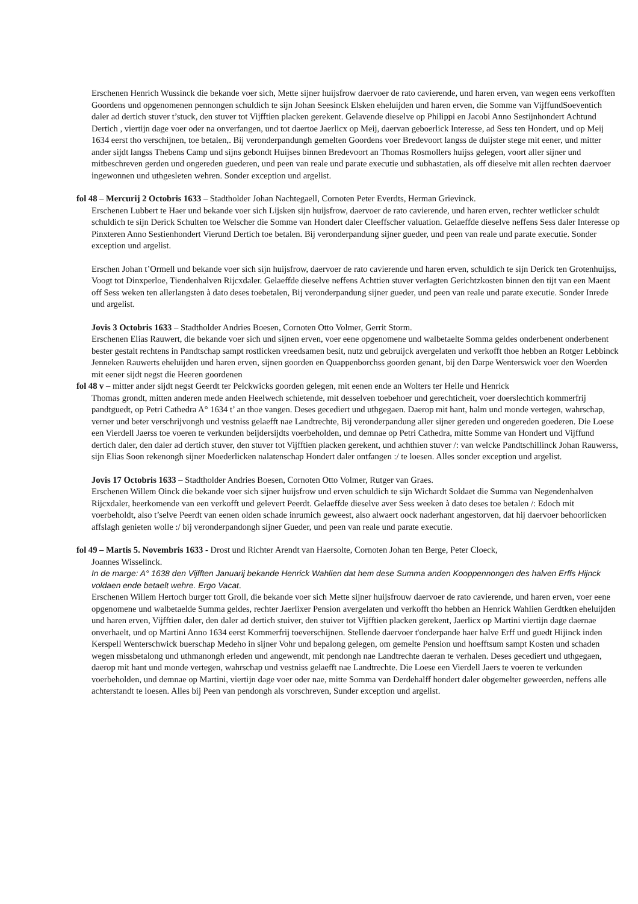Erschenen Henrich Wussinck die bekande voer sich, Mette sijner huijsfrow daervoer de rato cavierende, und haren erven, van wegen eens verkofften Goordens und opgenomenen pennongen schuldich te sijn Johan Seesinck Elsken eheluijden und haren erven, die Somme van VijffundSoeventich daler ad dertich stuver t’stuck, den stuver tot Vijfftien placken gerekent. Gelavende dieselve op Philippi en Jacobi Anno Sestijnhondert Achtund Dertich , viertijn dage voer oder na onverfangen, und tot daertoe Jaerlicx op Meij, daervan geboerlick Interesse, ad Sess ten Hondert, und op Meij 1634 eerst tho verschijnen, toe betalen,. Bij veronderpandungh gemelten Goordens voer Bredevoort langss de duijster stege mit eener, und mitter ander sijdt langss Thebens Camp und sijns gebondt Huijses binnen Bredevoort an Thomas Rosmollers huijss gelegen, voort aller sijner und mitbeschreven gerden und ongereden guederen, und peen van reale und parate executie und subhastatien, als off dieselve mit allen rechten daervoer ingewonnen und uthgesleten wehren. Sonder exception und argelist.
fol 48 – Mercurij 2 Octobris 1633 – Stadtholder Johan Nachtegaell, Cornoten Peter Everdts, Herman Grievinck.
Erschenen Lubbert te Haer und bekande voer sich Lijsken sijn huijsfrow, daervoer de rato cavierende, und haren erven, rechter wetlicker schuldt schuldich te sijn Derick Schulten toe Welscher die Somme van Hondert daler Cleeffscher valuation. Gelaeffde dieselve neffens Sess daler Interesse op Pinxteren Anno Sestienhondert Vierund Dertich toe betalen. Bij veronderpandung sijner gueder, und peen van reale und parate executie. Sonder exception und argelist.
Erschen Johan t’Ormell und bekande voer sich sijn huijsfrow, daervoer de rato cavierende und haren erven, schuldich te sijn Derick ten Grotenhuijss, Voogt tot Dinxperloe, Tiendenhalven Rijcxdaler. Gelaeffde dieselve neffens Achttien stuver verlagten Gerichtzkosten binnen den tijt van een Maent off Sess weken ten allerlangsten à dato deses toebetalen, Bij veronderpandung sijner gueder, und peen van reale und parate executie. Sonder Inrede und argelist.
Jovis 3 Octobris 1633 – Stadtholder Andries Boesen, Cornoten Otto Volmer, Gerrit Storm.
Erschenen Elias Rauwert, die bekande voer sich und sijnen erven, voer eene opgenomene und walbetaelte Somma geldes onderbenent onderbenent bester gestalt rechtens in Pandtschap sampt rostlicken vreedsamen besit, nutz und gebruijck avergelaten und verkofft thoe hebben an Rotger Lebbinck Jenneken Rauwerts eheluijden und haren erven, sijnen goorden en Quappenborchss goorden genant, bij den Darpe Wenterswick voer den Woerden mit eener sijdt negst die Heeren goordenen
fol 48 v – mitter ander sijdt negst Geerdt ter Pelckwicks goorden gelegen, mit eenen ende an Wolters ter Helle und Henrick
Thomas grondt, mitten anderen mede anden Heelwech schietende, mit desselven toebehoer und gerechticheit, voer doerslechtich kommerfrij pandtguedt, op Petri Cathedra A° 1634 t’ an thoe vangen. Deses gecediert und uthgegaen. Daerop mit hant, halm und monde vertegen, wahrschap, verner und beter verschrijvongh und vestniss gelaefft nae Landtrechte, Bij veronderpandung aller sijner gereden und ongereden goederen. Die Loese een Vierdell Jaerss toe voeren te verkunden beijdersijdts voerbeholden, und demnae op Petri Cathedra, mitte Somme van Hondert und Vijffund dertich daler, den daler ad dertich stuver, den stuver tot Vijfftien placken gerekent, und achthien stuver /: van welcke Pandtschillinck Johan Rauwerss, sijn Elias Soon rekenongh sijner Moederlicken nalatenschap Hondert daler ontfangen :/ te loesen. Alles sonder exception und argelist.
Jovis 17 Octobris 1633 – Stadtholder Andries Boesen, Cornoten Otto Volmer, Rutger van Graes.
Erschenen Willem Oinck die bekande voer sich sijner huijsfrow und erven schuldich te sijn Wichardt Soldaet die Summa van Negendenhalven Rijcxdaler, heerkomende van een verkofft und gelevert Peerdt. Gelaeffde dieselve aver Sess weeken à dato deses toe betalen /: Edoch mit voerbeholdt, also t’selve Peerdt van eenen olden schade inrumich geweest, also alwaert oock naderhant angestorven, dat hij daervoer behoorlicken affslagh genieten wolle :/ bij veronderpandongh sijner Gueder, und peen van reale und parate executie.
fol 49 – Martis 5. Novembris 1633 - Drost und Richter Arendt van Haersolte, Cornoten Johan ten Berge, Peter Cloeck,
Joannes Wisselinck.
In de marge: A° 1638 den Vijfften Januarij bekande Henrick Wahlien dat hem dese Summa anden Kooppennongen des halven Erffs Hijnck voldaen ende betaelt wehre. Ergo Vacat.
Erschenen Willem Hertoch burger tott Groll, die bekande voer sich Mette sijner huijsfrouw daervoer de rato cavierende, und haren erven, voer eene opgenomene und walbetaelde Summa geldes, rechter Jaerlixer Pension avergelaten und verkofft tho hebben an Henrick Wahlien Gerdtken eheluijden und haren erven, Vijfftien daler, den daler ad dertich stuiver, den stuiver tot Vijfftien placken gerekent, Jaerlicx op Martini viertijn dage daernae onverhaelt, und op Martini Anno 1634 eerst Kommerfrij toeverschijnen. Stellende daervoer t'onderpande haer halve Erff und guedt Hijinck inden Kerspell Wenterschwick buerschap Medeho in sijner Vohr und bepalong gelegen, om gemelte Pension und hoefftsum sampt Kosten und schaden wegen missbetalong und uthmanongh erleden und angewendt, mit pendongh nae Landtrechte daeran te verhalen. Deses gecediert und uthgegaen, daerop mit hant und monde vertegen, wahrschap und vestniss gelaefft nae Landtrechte. Die Loese een Vierdell Jaers te voeren te verkunden voerbeholden, und demnae op Martini, viertijn dage voer oder nae, mitte Somma van Derdehalff hondert daler obgemelter geweerden, neffens alle achterstandt te loesen. Alles bij Peen van pendongh als vorschreven, Sunder exception und argelist.